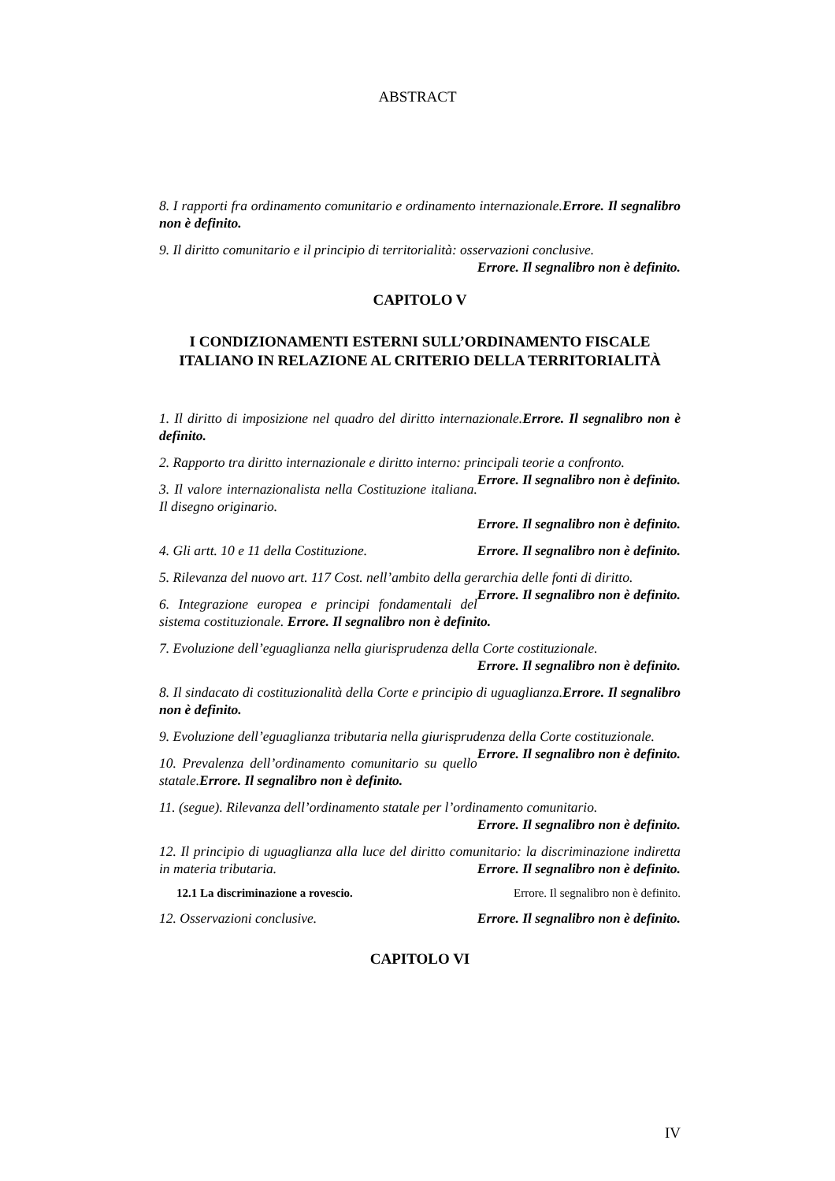ABSTRACT
8. I rapporti fra ordinamento comunitario e ordinamento internazionale.Errore. Il segnalibro non è definito.
9. Il diritto comunitario e il principio di territorialità: osservazioni conclusive.
Errore. Il segnalibro non è definito.
CAPITOLO V
I CONDIZIONAMENTI ESTERNI SULL’ORDINAMENTO FISCALE ITALIANO IN RELAZIONE AL CRITERIO DELLA TERRITORIALITÀ
1. Il diritto di imposizione nel quadro del diritto internazionale.Errore. Il segnalibro non è definito.
2. Rapporto tra diritto internazionale e diritto interno: principali teorie a confronto. Errore. Il segnalibro non è definito.
3. Il valore internazionalista nella Costituzione italiana. Il disegno originario.
Errore. Il segnalibro non è definito.
4. Gli artt. 10 e 11 della Costituzione. Errore. Il segnalibro non è definito.
5. Rilevanza del nuovo art. 117 Cost. nell’ambito della gerarchia delle fonti di diritto. Errore. Il segnalibro non è definito.
6. Integrazione europea e principi fondamentali del sistema costituzionale. Errore. Il segnalibro non è definito.
7. Evoluzione dell’eguaglianza nella giurisprudenza della Corte costituzionale.
Errore. Il segnalibro non è definito.
8. Il sindacato di costituzionalità della Corte e principio di uguaglianza.Errore. Il segnalibro non è definito.
9. Evoluzione dell’eguaglianza tributaria nella giurisprudenza della Corte costituzionale. Errore. Il segnalibro non è definito.
10. Prevalenza dell’ordinamento comunitario su quello statale.Errore. Il segnalibro non è definito.
11. (segue). Rilevanza dell’ordinamento statale per l’ordinamento comunitario.
Errore. Il segnalibro non è definito.
12. Il principio di uguaglianza alla luce del diritto comunitario: la discriminazione indiretta in materia tributaria. Errore. Il segnalibro non è definito.
12.1 La discriminazione a rovescio. Errore. Il segnalibro non è definito.
12. Osservazioni conclusive. Errore. Il segnalibro non è definito.
CAPITOLO VI
IV